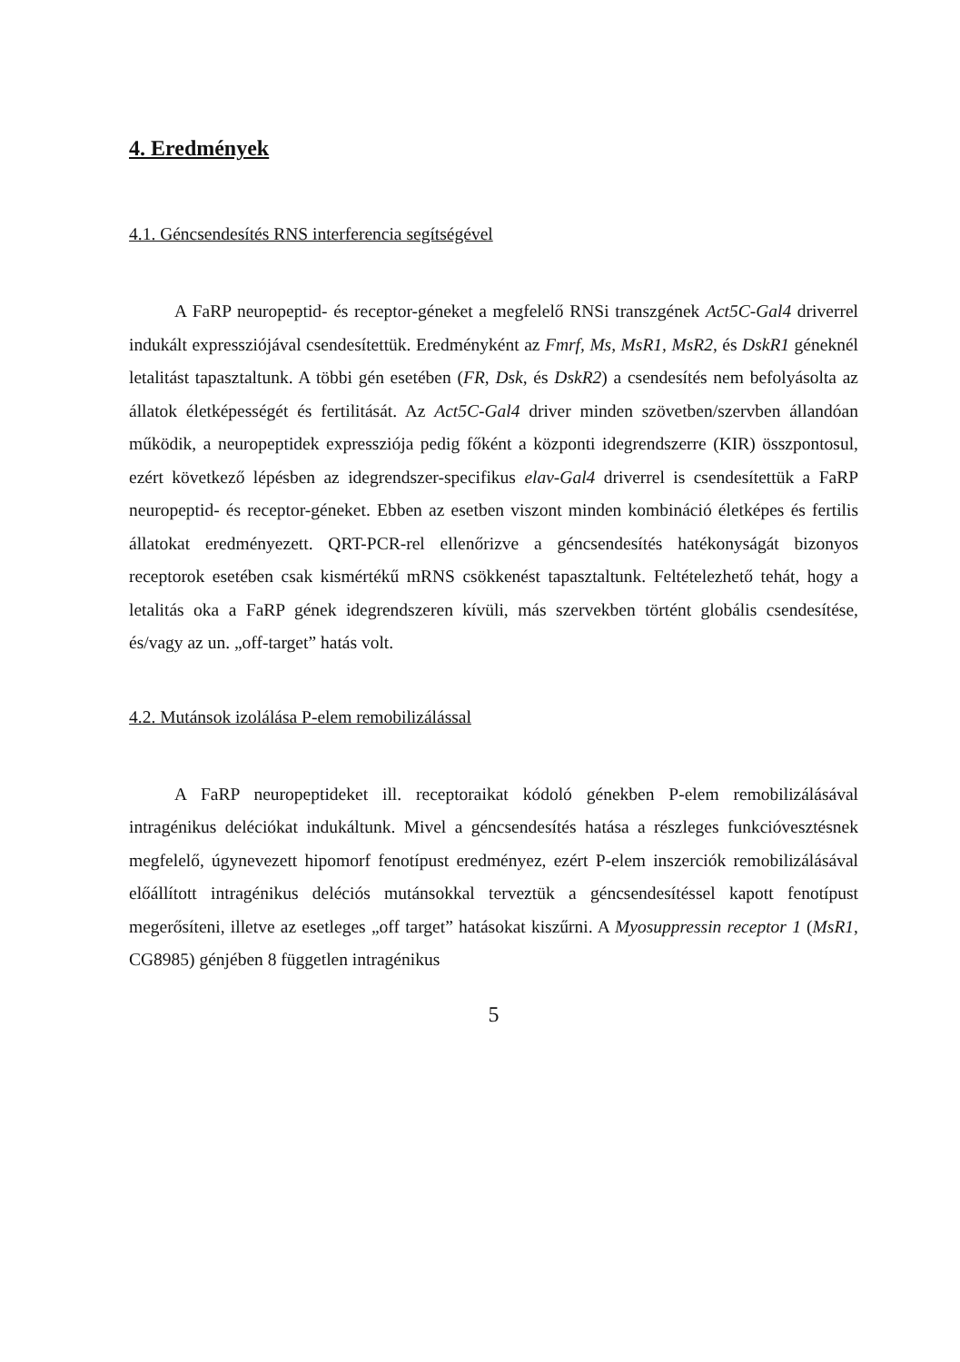4. Eredmények
4.1. Géncsendesítés RNS interferencia segítségével
A FaRP neuropeptid- és receptor-géneket a megfelelő RNSi transzgének Act5C-Gal4 driverrel indukált expressziójával csendesítettük. Eredményként az Fmrf, Ms, MsR1, MsR2, és DskR1 géneknél letalitást tapasztaltunk. A többi gén esetében (FR, Dsk, és DskR2) a csendesítés nem befolyásolta az állatok életképességét és fertilitását. Az Act5C-Gal4 driver minden szövetben/szervben állandóan működik, a neuropeptidek expressziója pedig főként a központi idegrendszerre (KIR) összpontosul, ezért következő lépésben az idegrendszer-specifikus elav-Gal4 driverrel is csendesítettük a FaRP neuropeptid- és receptor-géneket. Ebben az esetben viszont minden kombináció életképes és fertilis állatokat eredményezett. QRT-PCR-rel ellenőrizve a géncsendesítés hatékonyságát bizonyos receptorok esetében csak kismértékű mRNS csökkenést tapasztaltunk. Feltételezhető tehát, hogy a letalitás oka a FaRP gének idegrendszeren kívüli, más szervekben történt globális csendesítése, és/vagy az un. „off-target” hatás volt.
4.2. Mutánsok izolálása P-elem remobilizálással
A FaRP neuropeptideket ill. receptoraikat kódoló génekben P-elem remobilizálásával intragénikus deléciókat indukáltunk. Mivel a géncsendesítés hatása a részleges funkcióvesztésnek megfelelő, úgynevezett hipomorf fenotípust eredményez, ezért P-elem inszerciók remobilizálásával előállított intragénikus deléciós mutánsokkal terveztük a géncsendesítéssel kapott fenotípust megerősíteni, illetve az esetleges „off target” hatásokat kiszűrni. A Myosuppressin receptor 1 (MsR1, CG8985) génjében 8 független intragénikus
5